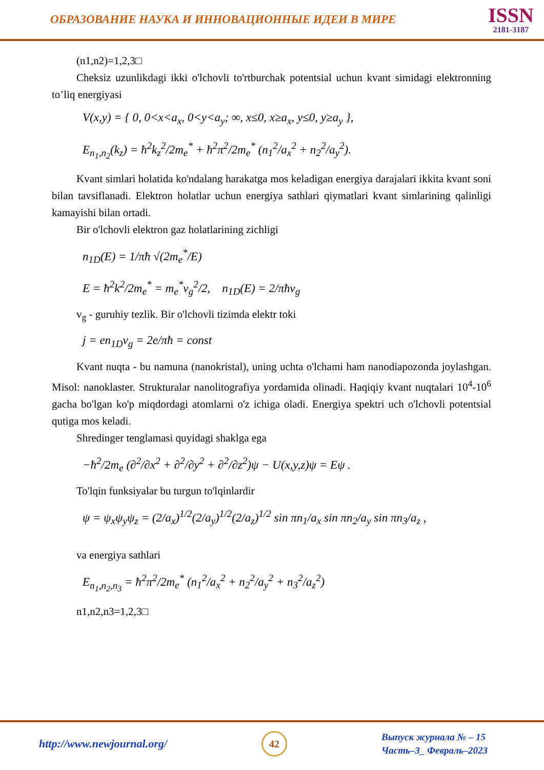ОБРАЗОВАНИЕ НАУКА И ИННОВАЦИОННЫЕ ИДЕИ В МИРЕ
ISSN
2181-3187
(n1,n2)=1,2,3□
Cheksiz uzunlikdagi ikki o'lchovli to'rtburchak potentsial uchun kvant simidagi elektronning to’liq energiyasi
V(x,y) = { 0, 0<x<a<sub>x</sub>, 0<y<a<sub>y</sub>; ∞, x≤0, x≥a<sub>x</sub>, y≤0, y≥a<sub>y</sub> },
E<sub>n<sub>1</sub>,n<sub>2</sub></sub>(k<sub>z</sub>) = ħ<sup>2</sup>k<sub>z</sub><sup>2</sup>/2m<sub>e</sub><sup>*</sup> + ħ<sup>2</sup>π<sup>2</sup>/2m<sub>e</sub><sup>*</sup> (n<sub>1</sub><sup>2</sup>/a<sub>x</sub><sup>2</sup> + n<sub>2</sub><sup>2</sup>/a<sub>y</sub><sup>2</sup>).
Kvant simlari holatida ko'ndalang harakatga mos keladigan energiya darajalari ikkita kvant soni bilan tavsiflanadi. Elektron holatlar uchun energiya sathlari qiymatlari kvant simlarining qalinligi kamayishi bilan ortadi.
Bir o'lchovli elektron gaz holatlarining zichligi
n<sub>1D</sub>(E) = 1/πħ √(2m<sub>e</sub><sup>*</sup>/E)
E = ħ<sup>2</sup>k<sup>2</sup>/2m<sub>e</sub><sup>*</sup> = m<sub>e</sub><sup>*</sup>v<sub>g</sub><sup>2</sup>/2, n<sub>1D</sub>(E) = 2/πħv<sub>g</sub>
v<sub>g</sub> - guruhiy tezlik. Bir o'lchovli tizimda elektr toki
j = en<sub>1D</sub>v<sub>g</sub> = 2e/πħ = const
Kvant nuqta - bu namuna (nanokristal), uning uchta o'lchami ham nanodiapozonda joylashgan. Misol: nanoklaster. Strukturalar nanolitografiya yordamida olinadi. Haqiqiy kvant nuqtalari 10<sup>4</sup>-10<sup>6</sup> gacha bo'lgan ko'p miqdordagi atomlarni o'z ichiga oladi. Energiya spektri uch o'lchovli potentsial qutiga mos keladi.
Shredinger tenglamasi quyidagi shaklga ega
−ħ<sup>2</sup>/2m<sub>e</sub> (∂<sup>2</sup>/∂x<sup>2</sup> + ∂<sup>2</sup>/∂y<sup>2</sup> + ∂<sup>2</sup>/∂z<sup>2</sup>)ψ − U(x,y,z)ψ = Eψ .
To'lqin funksiyalar bu turgun to'lqinlardir
ψ = ψ<sub>x</sub>ψ<sub>y</sub>ψ<sub>z</sub> = (2/a<sub>x</sub>)<sup>1/2</sup>(2/a<sub>y</sub>)<sup>1/2</sup>(2/a<sub>z</sub>)<sup>1/2</sup> sin πn<sub>1</sub>/a<sub>x</sub> sin πn<sub>2</sub>/a<sub>y</sub> sin πn<sub>3</sub>/a<sub>z</sub> ,
va energiya sathlari
E<sub>n<sub>1</sub>,n<sub>2</sub>,n<sub>3</sub></sub> = ħ<sup>2</sup>π<sup>2</sup>/2m<sub>e</sub><sup>*</sup> (n<sub>1</sub><sup>2</sup>/a<sub>x</sub><sup>2</sup> + n<sub>2</sub><sup>2</sup>/a<sub>y</sub><sup>2</sup> + n<sub>3</sub><sup>2</sup>/a<sub>z</sub><sup>2</sup>)
n1,n2,n3=1,2,3□
http://www.newjournal.org/
42
Выпуск журнала № – 15
Часть–3_ Февраль–2023